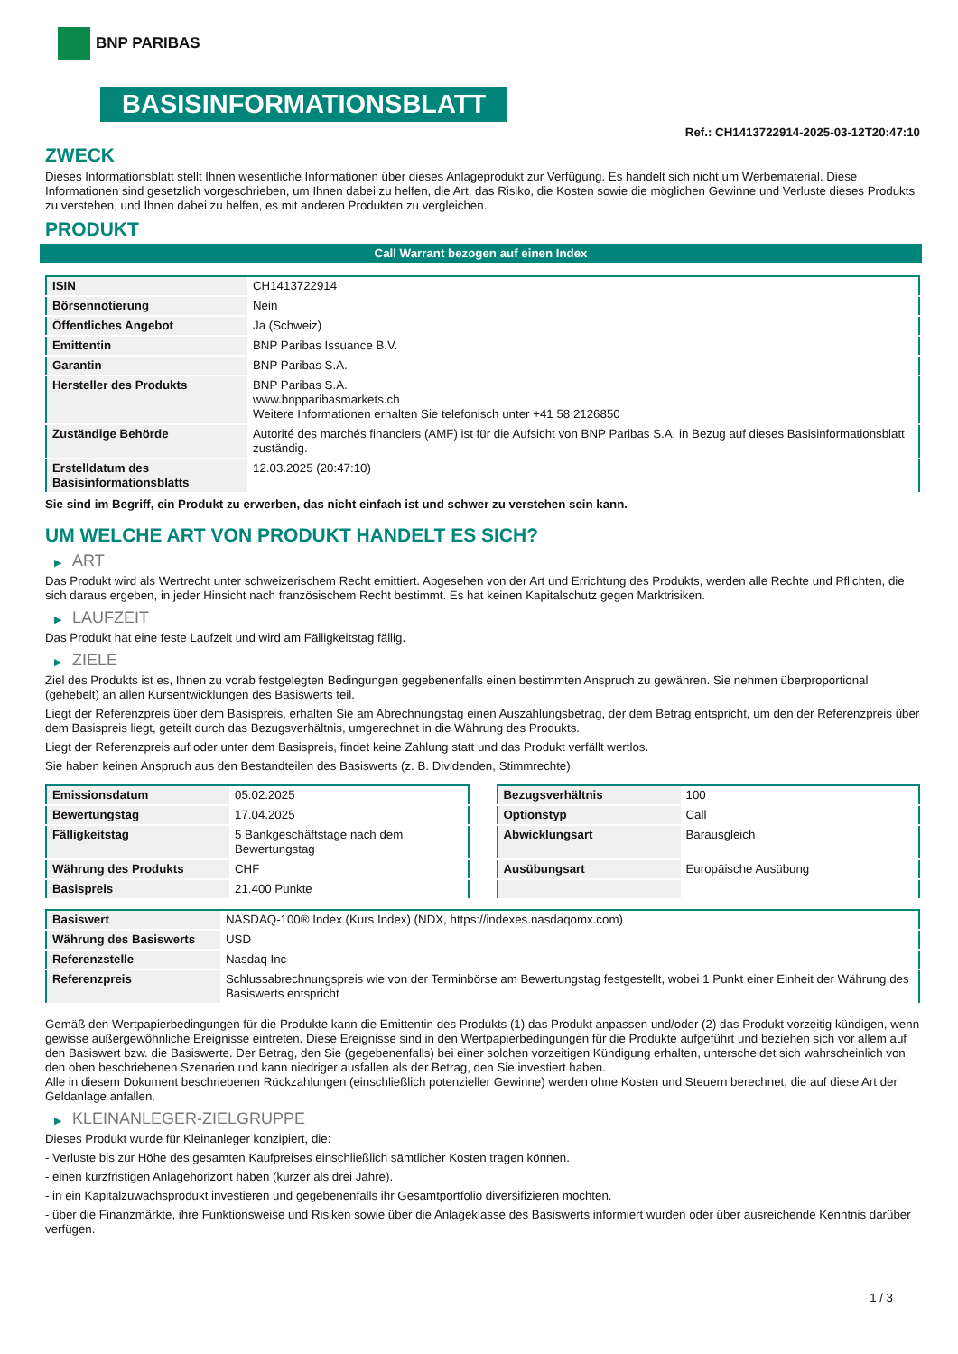BNP PARIBAS
BASISINFORMATIONSBLATT
Ref.: CH1413722914-2025-03-12T20:47:10
ZWECK
Dieses Informationsblatt stellt Ihnen wesentliche Informationen über dieses Anlageprodukt zur Verfügung. Es handelt sich nicht um Werbematerial. Diese Informationen sind gesetzlich vorgeschrieben, um Ihnen dabei zu helfen, die Art, das Risiko, die Kosten sowie die möglichen Gewinne und Verluste dieses Produkts zu verstehen, und Ihnen dabei zu helfen, es mit anderen Produkten zu vergleichen.
PRODUKT
Call Warrant bezogen auf einen Index
| ISIN | CH1413722914 |
| Börsennotierung | Nein |
| Öffentliches Angebot | Ja (Schweiz) |
| Emittentin | BNP Paribas Issuance B.V. |
| Garantin | BNP Paribas S.A. |
| Hersteller des Produkts | BNP Paribas S.A. www.bnpparibasmarkets.ch Weitere Informationen erhalten Sie telefonisch unter +41 58 2126850 |
| Zuständige Behörde | Autorité des marchés financiers (AMF) ist für die Aufsicht von BNP Paribas S.A. in Bezug auf dieses Basisinformationsblatt zuständig. |
| Erstelldatum des Basisinformationsblatts | 12.03.2025 (20:47:10) |
Sie sind im Begriff, ein Produkt zu erwerben, das nicht einfach ist und schwer zu verstehen sein kann.
UM WELCHE ART VON PRODUKT HANDELT ES SICH?
▶ ART
Das Produkt wird als Wertrecht unter schweizerischem Recht emittiert. Abgesehen von der Art und Errichtung des Produkts, werden alle Rechte und Pflichten, die sich daraus ergeben, in jeder Hinsicht nach französischem Recht bestimmt. Es hat keinen Kapitalschutz gegen Marktrisiken.
▶ LAUFZEIT
Das Produkt hat eine feste Laufzeit und wird am Fälligkeitstag fällig.
▶ ZIELE
Ziel des Produkts ist es, Ihnen zu vorab festgelegten Bedingungen gegebenenfalls einen bestimmten Anspruch zu gewähren. Sie nehmen überproportional (gehebelt) an allen Kursentwicklungen des Basiswerts teil.
Liegt der Referenzpreis über dem Basispreis, erhalten Sie am Abrechnungstag einen Auszahlungsbetrag, der dem Betrag entspricht, um den der Referenzpreis über dem Basispreis liegt, geteilt durch das Bezugsverhältnis, umgerechnet in die Währung des Produkts.
Liegt der Referenzpreis auf oder unter dem Basispreis, findet keine Zahlung statt und das Produkt verfällt wertlos.
Sie haben keinen Anspruch aus den Bestandteilen des Basiswerts (z. B. Dividenden, Stimmrechte).
| Emissionsdatum | 05.02.2025 |
| Bewertungstag | 17.04.2025 |
| Fälligkeitstag | 5 Bankgeschäftstage nach dem Bewertungstag |
| Währung des Produkts | CHF |
| Basispreis | 21.400 Punkte |
| Bezugsverhältnis | 100 |
| Optionstyp | Call |
| Abwicklungsart | Barausgleich |
| Ausübungsart | Europäische Ausübung |
| Basiswert | NASDAQ-100® Index (Kurs Index) (NDX, https://indexes.nasdaqomx.com) |
| Währung des Basiswerts | USD |
| Referenzstelle | Nasdaq Inc |
| Referenzpreis | Schlussabrechnungspreis wie von der Terminbörse am Bewertungstag festgestellt, wobei 1 Punkt einer Einheit der Währung des Basiswerts entspricht |
Gemäß den Wertpapierbedingungen für die Produkte kann die Emittentin des Produkts (1) das Produkt anpassen und/oder (2) das Produkt vorzeitig kündigen, wenn gewisse außergewöhnliche Ereignisse eintreten. Diese Ereignisse sind in den Wertpapierbedingungen für die Produkte aufgeführt und beziehen sich vor allem auf den Basiswert bzw. die Basiswerte. Der Betrag, den Sie (gegebenenfalls) bei einer solchen vorzeitigen Kündigung erhalten, unterscheidet sich wahrscheinlich von den oben beschriebenen Szenarien und kann niedriger ausfallen als der Betrag, den Sie investiert haben.
Alle in diesem Dokument beschriebenen Rückzahlungen (einschließlich potenzieller Gewinne) werden ohne Kosten und Steuern berechnet, die auf diese Art der Geldanlage anfallen.
▶ KLEINANLEGER-ZIELGRUPPE
Dieses Produkt wurde für Kleinanleger konzipiert, die:
- Verluste bis zur Höhe des gesamten Kaufpreises einschließlich sämtlicher Kosten tragen können.
- einen kurzfristigen Anlagehorizont haben (kürzer als drei Jahre).
- in ein Kapitalzuwachsprodukt investieren und gegebenenfalls ihr Gesamtportfolio diversifizieren möchten.
- über die Finanzmärkte, ihre Funktionsweise und Risiken sowie über die Anlageklasse des Basiswerts informiert wurden oder über ausreichende Kenntnis darüber verfügen.
1 / 3